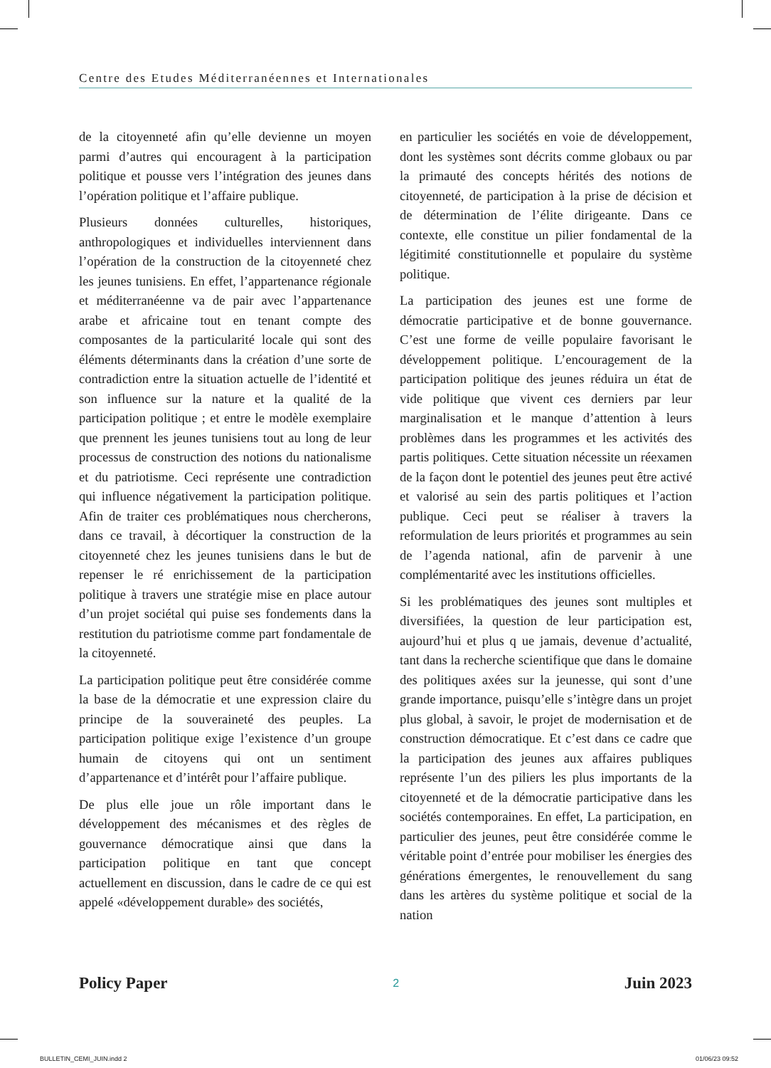Centre des Etudes Méditerranéennes et Internationales
de la citoyenneté afin qu’elle devienne un moyen parmi d’autres qui encouragent à la participation politique et pousse vers l’intégration des jeunes dans l’opération politique et l’affaire publique.
Plusieurs données culturelles, historiques, anthropologiques et individuelles interviennent dans l’opération de la construction de la citoyenneté chez les jeunes tunisiens. En effet, l’appartenance régionale et méditerranéenne va de pair avec l’appartenance arabe et africaine tout en tenant compte des composantes de la particularité locale qui sont des éléments déterminants dans la création d’une sorte de contradiction entre la situation actuelle de l’identité et son influence sur la nature et la qualité de la participation politique ; et entre le modèle exemplaire que prennent les jeunes tunisiens tout au long de leur processus de construction des notions du nationalisme et du patriotisme. Ceci représente une contradiction qui influence négativement la participation politique. Afin de traiter ces problématiques nous chercherons, dans ce travail, à décortiquer la construction de la citoyenneté chez les jeunes tunisiens dans le but de repenser le ré enrichissement de la participation politique à travers une stratégie mise en place autour d’un projet sociétal qui puise ses fondements dans la restitution du patriotisme comme part fondamentale de la citoyenneté.
La participation politique peut être considérée comme la base de la démocratie et une expression claire du principe de la souveraineté des peuples. La participation politique exige l’existence d’un groupe humain de citoyens qui ont un sentiment d’appartenance et d’intérêt pour l’affaire publique.
De plus elle joue un rôle important dans le développement des mécanismes et des règles de gouvernance démocratique ainsi que dans la participation politique en tant que concept actuellement en discussion, dans le cadre de ce qui est appelé «développement durable» des sociétés,
en particulier les sociétés en voie de développement, dont les systèmes sont décrits comme globaux ou par la primauté des concepts hérités des notions de citoyenneté, de participation à la prise de décision et de détermination de l’élite dirigeante. Dans ce contexte, elle constitue un pilier fondamental de la légitimité constitutionnelle et populaire du système politique.
La participation des jeunes est une forme de démocratie participative et de bonne gouvernance. C’est une forme de veille populaire favorisant le développement politique. L’encouragement de la participation politique des jeunes réduira un état de vide politique que vivent ces derniers par leur marginalisation et le manque d’attention à leurs problèmes dans les programmes et les activités des partis politiques. Cette situation nécessite un réexamen de la façon dont le potentiel des jeunes peut être activé et valorisé au sein des partis politiques et l’action publique. Ceci peut se réaliser à travers la reformulation de leurs priorités et programmes au sein de l’agenda national, afin de parvenir à une complémentarité avec les institutions officielles.
Si les problématiques des jeunes sont multiples et diversifiées, la question de leur participation est, aujourd’hui et plus q ue jamais, devenue d’actualité, tant dans la recherche scientifique que dans le domaine des politiques axées sur la jeunesse, qui sont d’une grande importance, puisqu’elle s’intègre dans un projet plus global, à savoir, le projet de modernisation et de construction démocratique. Et c’est dans ce cadre que la participation des jeunes aux affaires publiques représente l’un des piliers les plus importants de la citoyenneté et de la démocratie participative dans les sociétés contemporaines. En effet, La participation, en particulier des jeunes, peut être considérée comme le véritable point d’entrée pour mobiliser les énergies des générations émergentes, le renouvellement du sang dans les artères du système politique et social de la nation
Policy Paper 2 Juin 2023
BULLETIN_CEMI_JUIN.indd 2 01/06/23 09:52